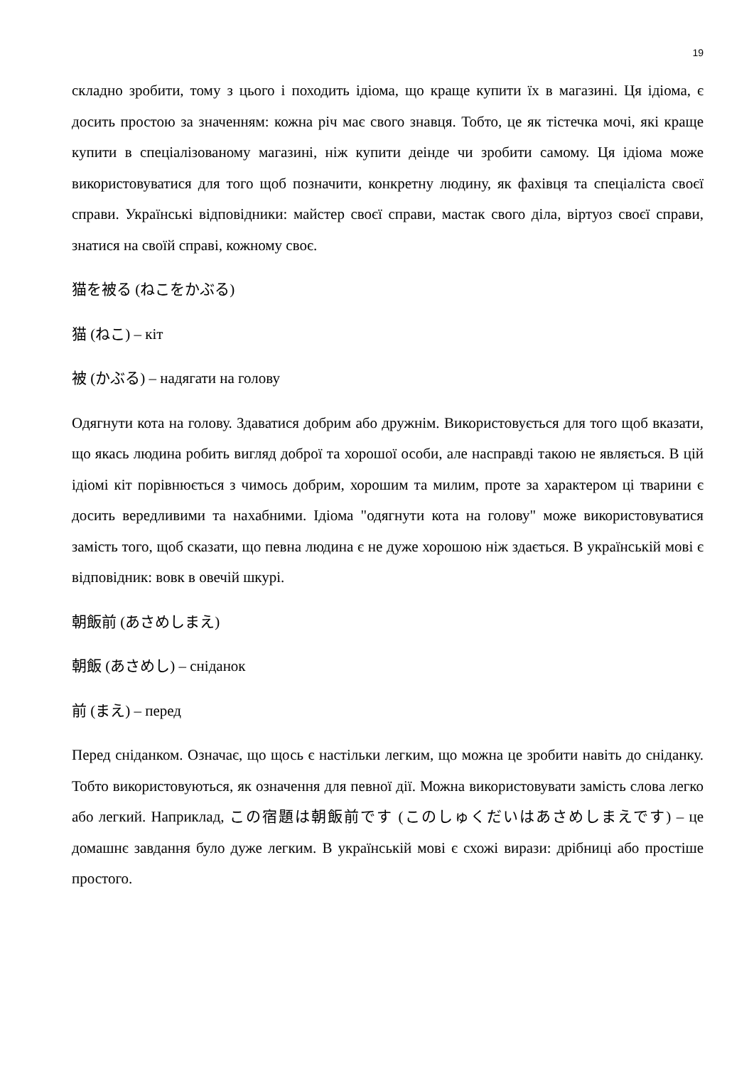19
складно зробити, тому з цього і походить ідіома, що краще купити їх в магазині. Ця ідіома, є досить простою за значенням: кожна річ має свого знавця. Тобто, це як тістечка мочі, які краще купити в спеціалізованому магазині, ніж купити деінде чи зробити самому. Ця ідіома може використовуватися для того щоб позначити, конкретну людину, як фахівця та спеціаліста своєї справи. Українські відповідники: майстер своєї справи, мастак свого діла, віртуоз своєї справи, знатися на своїй справі, кожному своє.
猫を被る (ねこをかぶる)
猫 (ねこ) – кіт
被 (かぶる) – надягати на голову
Одягнути кота на голову. Здаватися добрим або дружнім. Використовується для того щоб вказати, що якась людина робить вигляд доброї та хорошої особи, але насправді такою не являється. В цій ідіомі кіт порівнюється з чимось добрим, хорошим та милим, проте за характером ці тварини є досить вередливими та нахабними. Ідіома "одягнути кота на голову" може використовуватися замість того, щоб сказати, що певна людина є не дуже хорошою ніж здається. В українській мові є відповідник: вовк в овечій шкурі.
朝飯前 (あさめしまえ)
朝飯 (あさめし) – сніданок
前 (まえ) – перед
Перед сніданком. Означає, що щось є настільки легким, що можна це зробити навіть до сніданку. Тобто використовуються, як означення для певної дії. Можна використовувати замість слова легко або легкий. Наприклад, この宿題は朝飯前です (このしゅくだいはあさめしまえです) – це домашнє завдання було дуже легким. В українській мові є схожі вирази: дрібниці або простіше простого.